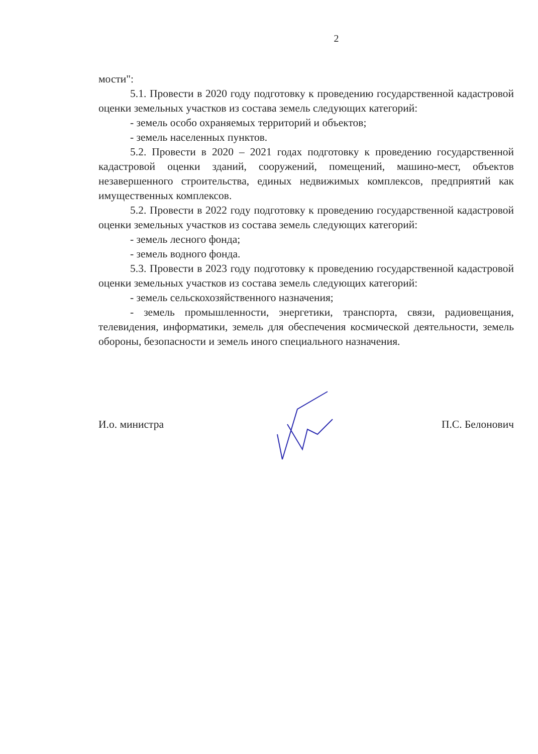2
мости":
5.1. Провести в 2020 году подготовку к проведению государственной кадастровой оценки земельных участков из состава земель следующих категорий:
- земель особо охраняемых территорий и объектов;
- земель населенных пунктов.
5.2. Провести в 2020 – 2021 годах подготовку к проведению государственной кадастровой оценки зданий, сооружений, помещений, машино-мест, объектов незавершенного строительства, единых недвижимых комплексов, предприятий как имущественных комплексов.
5.2. Провести в 2022 году подготовку к проведению государственной кадастровой оценки земельных участков из состава земель следующих категорий:
- земель лесного фонда;
- земель водного фонда.
5.3. Провести в 2023 году подготовку к проведению государственной кадастровой оценки земельных участков из состава земель следующих категорий:
- земель сельскохозяйственного назначения;
- земель промышленности, энергетики, транспорта, связи, радиовещания, телевидения, информатики, земель для обеспечения космической деятельности, земель обороны, безопасности и земель иного специального назначения.
И.о. министра П.С. Белонович